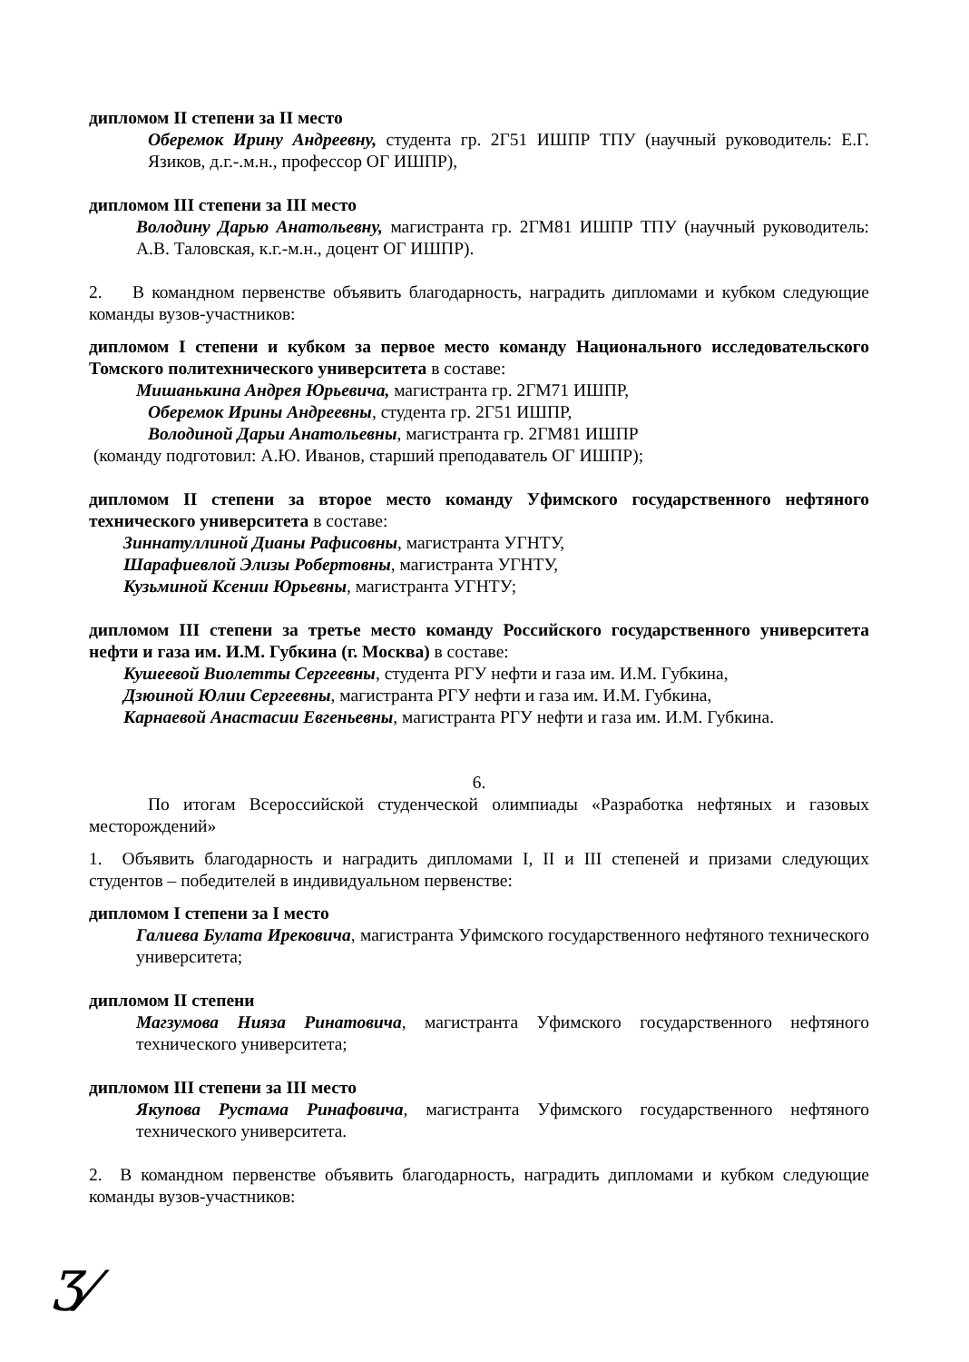дипломом II степени за II место
Оберемок Ирину Андреевну, студента гр. 2Г51 ИШПР ТПУ (научный руководитель: Е.Г. Язиков, д.г.-.м.н., профессор ОГ ИШПР),
дипломом III степени за III место
Володину Дарью Анатольевну, магистранта гр. 2ГМ81 ИШПР ТПУ (научный руководитель: А.В. Таловская, к.г.-м.н., доцент ОГ ИШПР).
2. В командном первенстве объявить благодарность, наградить дипломами и кубком следующие команды вузов-участников:
дипломом I степени и кубком за первое место команду Национального исследовательского Томского политехнического университета в составе:
Мишанькина Андрея Юрьевича, магистранта гр. 2ГМ71 ИШПР,
Оберемок Ирины Андреевны, студента гр. 2Г51 ИШПР,
Володиной Дарьи Анатольевны, магистранта гр. 2ГМ81 ИШПР
(команду подготовил: А.Ю. Иванов, старший преподаватель ОГ ИШПР);
дипломом II степени за второе место команду Уфимского государственного нефтяного технического университета в составе:
Зиннатуллиной Дианы Рафисовны, магистранта УГНТУ,
Шарафиевлой Элизы Робертовны, магистранта УГНТУ,
Кузьминой Ксении Юрьевны, магистранта УГНТУ;
дипломом III степени за третье место команду Российского государственного университета нефти и газа им. И.М. Губкина (г. Москва) в составе:
Кушеевой Виолетты Сергеевны, студента РГУ нефти и газа им. И.М. Губкина,
Дзюиной Юлии Сергеевны, магистранта РГУ нефти и газа им. И.М. Губкина,
Карнаевой Анастасии Евгеньевны, магистранта РГУ нефти и газа им. И.М. Губкина.
6.
По итогам Всероссийской студенческой олимпиады «Разработка нефтяных и газовых месторождений»
1. Объявить благодарность и наградить дипломами I, II и III степеней и призами следующих студентов – победителей в индивидуальном первенстве:
дипломом I степени за I место
Галиева Булата Ирековича, магистранта Уфимского государственного нефтяного технического университета;
дипломом II степени
Магзумова Нияза Ринатовича, магистранта Уфимского государственного нефтяного технического университета;
дипломом III степени за III место
Якупова Рустама Ринафовича, магистранта Уфимского государственного нефтяного технического университета.
2. В командном первенстве объявить благодарность, наградить дипломами и кубком следующие команды вузов-участников:
Ӡ⁄